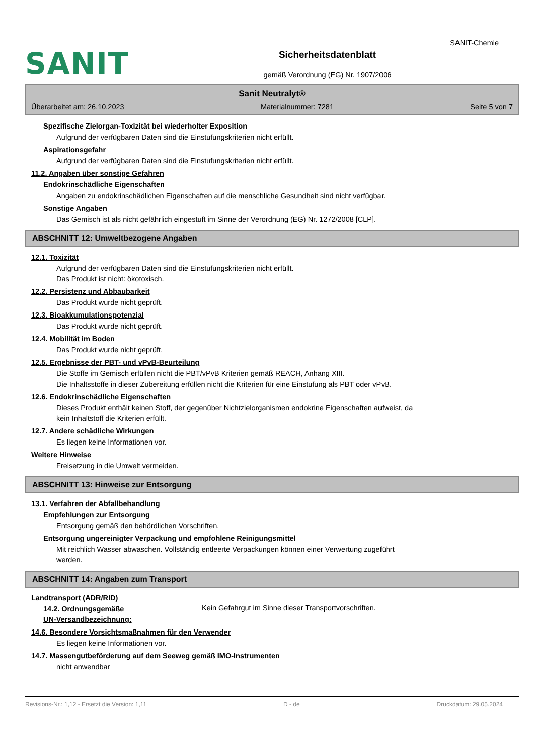SANIT-Chemie
SANIT
Sicherheitsdatenblatt
gemäß Verordnung (EG) Nr. 1907/2006
Sanit Neutralyt®
Überarbeitet am: 26.10.2023 Materialnummer: 7281 Seite 5 von 7
Spezifische Zielorgan-Toxizität bei wiederholter Exposition
Aufgrund der verfügbaren Daten sind die Einstufungskriterien nicht erfüllt.
Aspirationsgefahr
Aufgrund der verfügbaren Daten sind die Einstufungskriterien nicht erfüllt.
11.2. Angaben über sonstige Gefahren
Endokrinschädliche Eigenschaften
Angaben zu endokrinschädlichen Eigenschaften auf die menschliche Gesundheit sind nicht verfügbar.
Sonstige Angaben
Das Gemisch ist als nicht gefährlich eingestuft im Sinne der Verordnung (EG) Nr. 1272/2008 [CLP].
ABSCHNITT 12: Umweltbezogene Angaben
12.1. Toxizität
Aufgrund der verfügbaren Daten sind die Einstufungskriterien nicht erfüllt.
Das Produkt ist nicht: ökotoxisch.
12.2. Persistenz und Abbaubarkeit
Das Produkt wurde nicht geprüft.
12.3. Bioakkumulationspotenzial
Das Produkt wurde nicht geprüft.
12.4. Mobilität im Boden
Das Produkt wurde nicht geprüft.
12.5. Ergebnisse der PBT- und vPvB-Beurteilung
Die Stoffe im Gemisch erfüllen nicht die PBT/vPvB Kriterien gemäß REACH, Anhang XIII.
Die Inhaltsstoffe in dieser Zubereitung erfüllen nicht die Kriterien für eine Einstufung als PBT oder vPvB.
12.6. Endokrinschädliche Eigenschaften
Dieses Produkt enthält keinen Stoff, der gegenüber Nichtzielorganismen endokrine Eigenschaften aufweist, da
kein Inhaltstoff die Kriterien erfüllt.
12.7. Andere schädliche Wirkungen
Es liegen keine Informationen vor.
Weitere Hinweise
Freisetzung in die Umwelt vermeiden.
ABSCHNITT 13: Hinweise zur Entsorgung
13.1. Verfahren der Abfallbehandlung
Empfehlungen zur Entsorgung
Entsorgung gemäß den behördlichen Vorschriften.
Entsorgung ungereinigter Verpackung und empfohlene Reinigungsmittel
Mit reichlich Wasser abwaschen. Vollständig entleerte Verpackungen können einer Verwertung zugeführt
werden.
ABSCHNITT 14: Angaben zum Transport
Landtransport (ADR/RID)
14.2. Ordnungsgemäße
UN-Versandbezeichnung:
Kein Gefahrgut im Sinne dieser Transportvorschriften.
14.6. Besondere Vorsichtsmaßnahmen für den Verwender
Es liegen keine Informationen vor.
14.7. Massengutbeförderung auf dem Seeweg gemäß IMO-Instrumenten
nicht anwendbar
Revisions-Nr.: 1,12 - Ersetzt die Version: 1,11 D - de Druckdatum: 29.05.2024